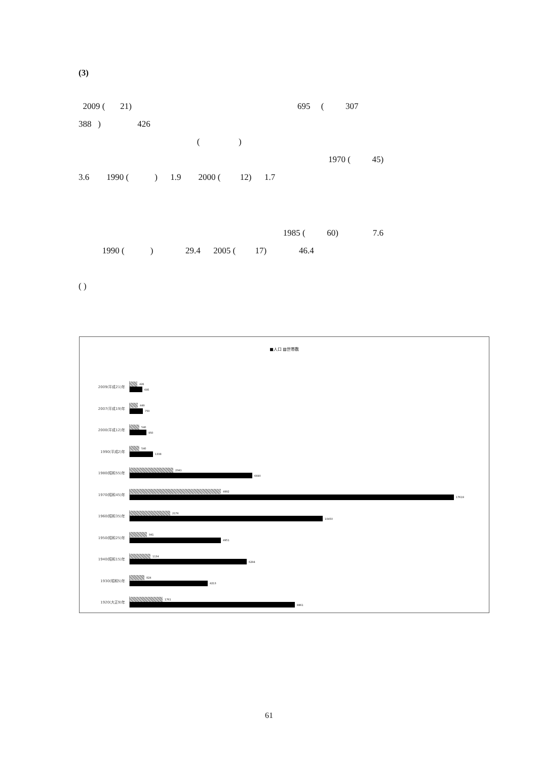(3)
2009 ( 21) 695 ( 307
388 ) 426
( )
1970 ( 45)
3.6 1990 ( ) 1.9 2000 ( 12) 1.7
1985 ( 60) 7.6
1990 ( ) 29.4 2005 ( 17) 46.4
( )
■人口 ▨世帯数
2009(平成21)年
426
695
2007(平成19)年
449
750
2000(平成12)年
540
950
1990(平成2)年
540
1338
1980(昭和55)年
2341
6690
1970(昭和45)年
4992
17619
1960(昭和35)年
2176
10450
1950(昭和25)年
941
4951
1940(昭和15)年
1134
6294
1930(昭和5)年
824
4213
1920(大正9)年
1761
8861
61